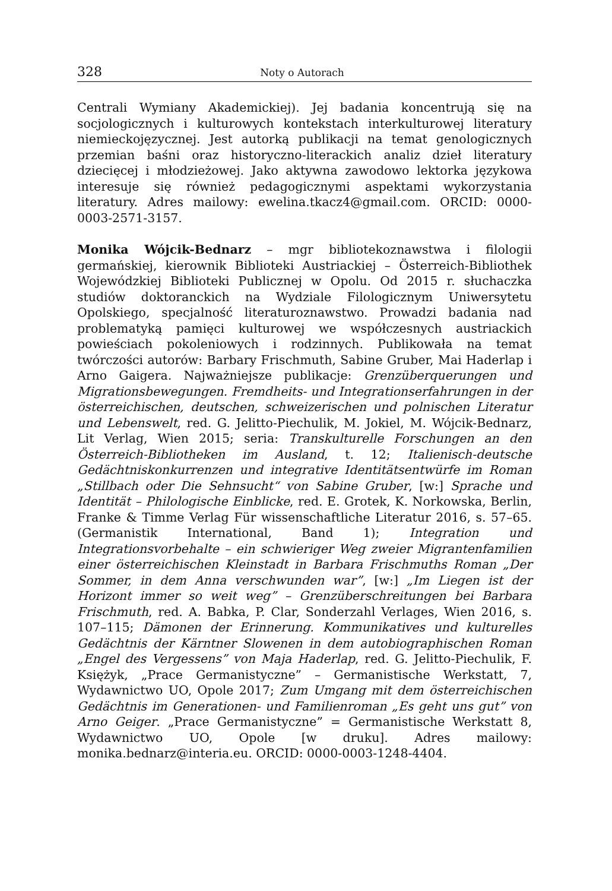328 Noty o Autorach
Centrali Wymiany Akademickiej). Jej badania koncentrują się na socjologicznych i kulturowych kontekstach interkulturowej literatury niemieckojęzycznej. Jest autorką publikacji na temat genologicznych przemian baśni oraz historyczno-literackich analiz dzieł literatury dziecięcej i młodzieżowej. Jako aktywna zawodowo lektorka językowa interesuje się również pedagogicznymi aspektami wykorzystania literatury. Adres mailowy: ewelina.tkacz4@gmail.com. ORCID: 0000-0003-2571-3157.
Monika Wójcik-Bednarz – mgr bibliotekoznawstwa i filologii germańskiej, kierownik Biblioteki Austriackiej – Österreich-Bibliothek Wojewódzkiej Biblioteki Publicznej w Opolu. Od 2015 r. słuchaczka studiów doktoranckich na Wydziale Filologicznym Uniwersytetu Opolskiego, specjalność literaturoznawstwo. Prowadzi badania nad problematyką pamięci kulturowej we współczesnych austriackich powieściach pokoleniowych i rodzinnych. Publikowała na temat twórczości autorów: Barbary Frischmuth, Sabine Gruber, Mai Haderlap i Arno Gaigera. Najważniejsze publikacje: Grenzüberquerungen und Migrationsbewegungen. Fremdheits- und Integrationserfahrungen in der österreichischen, deutschen, schweizerischen und polnischen Literatur und Lebenswelt, red. G. Jelitto-Piechulik, M. Jokiel, M. Wójcik-Bednarz, Lit Verlag, Wien 2015; seria: Transkulturelle Forschungen an den Österreich-Bibliotheken im Ausland, t. 12; Italienisch-deutsche Gedächtniskonkurrenzen und integrative Identitätsentwürfe im Roman „Stillbach oder Die Sehnsucht“ von Sabine Gruber, [w:] Sprache und Identität – Philologische Einblicke, red. E. Grotek, K. Norkowska, Berlin, Franke & Timme Verlag Für wissenschaftliche Literatur 2016, s. 57–65. (Germanistik International, Band 1); Integration und Integrationsvorbehalte – ein schwieriger Weg zweier Migrantenfamilien einer österreichischen Kleinstadt in Barbara Frischmuths Roman „Der Sommer, in dem Anna verschwunden war”, [w:] „Im Liegen ist der Horizont immer so weit weg” – Grenzüberschreitungen bei Barbara Frischmuth, red. A. Babka, P. Clar, Sonderzahl Verlages, Wien 2016, s. 107–115; Dämonen der Erinnerung. Kommunikatives und kulturelles Gedächtnis der Kärntner Slowenen in dem autobiographischen Roman „Engel des Vergessens” von Maja Haderlap, red. G. Jelitto-Piechulik, F. Księżyk, „Prace Germanistyczne” – Germanistische Werkstatt, 7, Wydawnictwo UO, Opole 2017; Zum Umgang mit dem österreichischen Gedächtnis im Generationen- und Familienroman „Es geht uns gut” von Arno Geiger. „Prace Germanistyczne” = Germanistische Werkstatt 8, Wydawnictwo UO, Opole [w druku]. Adres mailowy: monika.bednarz@interia.eu. ORCID: 0000-0003-1248-4404.